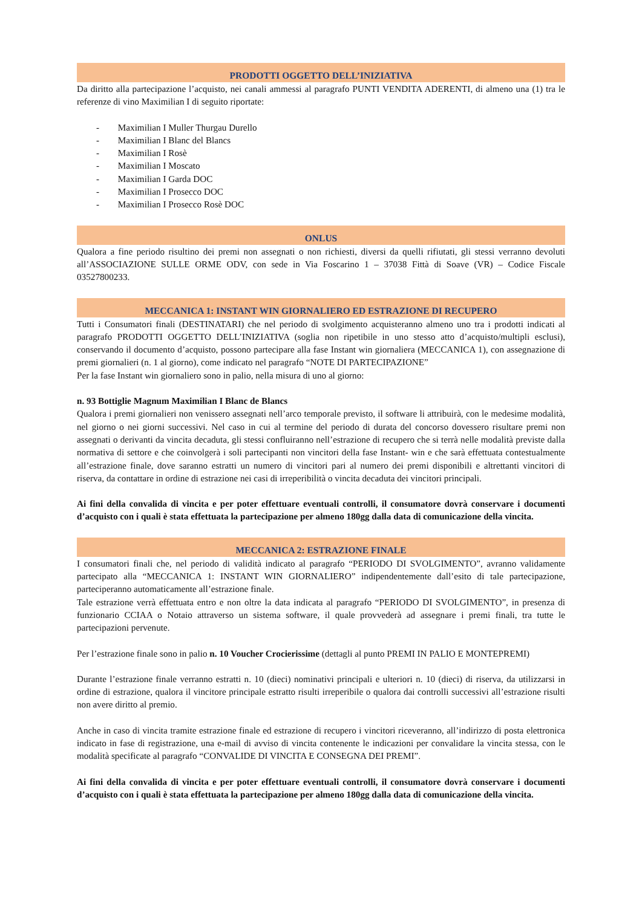PRODOTTI OGGETTO DELL’INIZIATIVA
Da diritto alla partecipazione l’acquisto, nei canali ammessi al paragrafo PUNTI VENDITA ADERENTI, di almeno una (1) tra le referenze di vino Maximilian I di seguito riportate:
- Maximilian I Muller Thurgau Durello
- Maximilian I Blanc del Blancs
- Maximilian I Rosè
- Maximilian I Moscato
- Maximilian I Garda DOC
- Maximilian I Prosecco DOC
- Maximilian I Prosecco Rosè DOC
ONLUS
Qualora a fine periodo risultino dei premi non assegnati o non richiesti, diversi da quelli rifiutati, gli stessi verranno devoluti all’ASSOCIAZIONE SULLE ORME ODV, con sede in Via Foscarino 1 – 37038 Fittà di Soave (VR) – Codice Fiscale 03527800233.
MECCANICA 1: INSTANT WIN GIORNALIERO ED ESTRAZIONE DI RECUPERO
Tutti i Consumatori finali (DESTINATARI) che nel periodo di svolgimento acquisteranno almeno uno tra i prodotti indicati al paragrafo PRODOTTI OGGETTO DELL’INIZIATIVA (soglia non ripetibile in uno stesso atto d’acquisto/multipli esclusi), conservando il documento d’acquisto, possono partecipare alla fase Instant win giornaliera (MECCANICA 1), con assegnazione di premi giornalieri (n. 1 al giorno), come indicato nel paragrafo “NOTE DI PARTECIPAZIONE”
Per la fase Instant win giornaliero sono in palio, nella misura di uno al giorno:
n. 93 Bottiglie Magnum Maximilian I Blanc de Blancs
Qualora i premi giornalieri non venissero assegnati nell’arco temporale previsto, il software li attribuirà, con le medesime modalità, nel giorno o nei giorni successivi. Nel caso in cui al termine del periodo di durata del concorso dovessero risultare premi non assegnati o derivanti da vincita decaduta, gli stessi confluiranno nell’estrazione di recupero che si terrà nelle modalità previste dalla normativa di settore e che coinvolgerà i soli partecipanti non vincitori della fase Instant- win e che sarà effettuata contestualmente all’estrazione finale, dove saranno estratti un numero di vincitori pari al numero dei premi disponibili e altrettanti vincitori di riserva, da contattare in ordine di estrazione nei casi di irreperibilità o vincita decaduta dei vincitori principali.
Ai fini della convalida di vincita e per poter effettuare eventuali controlli, il consumatore dovrà conservare i documenti d’acquisto con i quali è stata effettuata la partecipazione per almeno 180gg dalla data di comunicazione della vincita.
MECCANICA 2: ESTRAZIONE FINALE
I consumatori finali che, nel periodo di validità indicato al paragrafo “PERIODO DI SVOLGIMENTO”, avranno validamente partecipato alla “MECCANICA 1: INSTANT WIN GIORNALIERO” indipendentemente dall’esito di tale partecipazione, parteciperanno automaticamente all’estrazione finale.
Tale estrazione verrà effettuata entro e non oltre la data indicata al paragrafo “PERIODO DI SVOLGIMENTO”, in presenza di funzionario CCIAA o Notaio attraverso un sistema software, il quale provvederà ad assegnare i premi finali, tra tutte le partecipazioni pervenute.
Per l’estrazione finale sono in palio n. 10 Voucher Crocierissime (dettagli al punto PREMI IN PALIO E MONTEPREMI)
Durante l’estrazione finale verranno estratti n. 10 (dieci) nominativi principali e ulteriori n. 10 (dieci) di riserva, da utilizzarsi in ordine di estrazione, qualora il vincitore principale estratto risulti irreperibile o qualora dai controlli successivi all’estrazione risulti non avere diritto al premio.
Anche in caso di vincita tramite estrazione finale ed estrazione di recupero i vincitori riceveranno, all’indirizzo di posta elettronica indicato in fase di registrazione, una e-mail di avviso di vincita contenente le indicazioni per convalidare la vincita stessa, con le modalità specificate al paragrafo “CONVALIDE DI VINCITA E CONSEGNA DEI PREMI”.
Ai fini della convalida di vincita e per poter effettuare eventuali controlli, il consumatore dovrà conservare i documenti d’acquisto con i quali è stata effettuata la partecipazione per almeno 180gg dalla data di comunicazione della vincita.